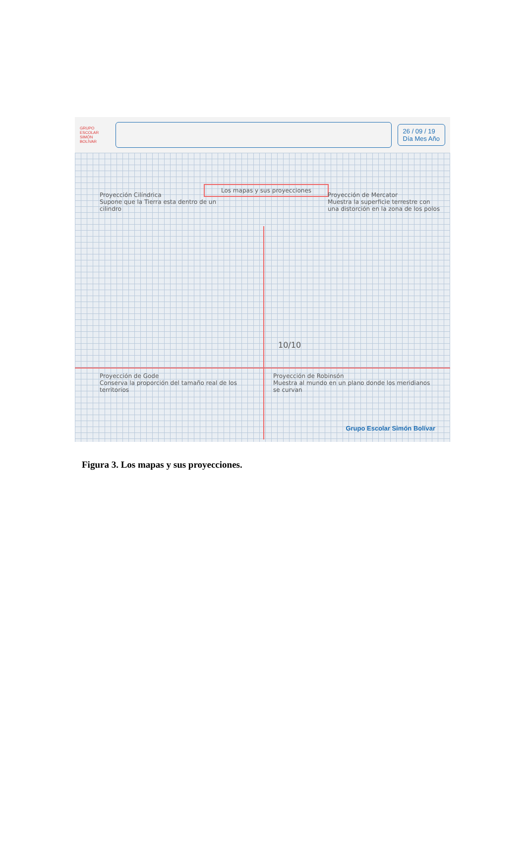GRUPO ESCOLAR SIMÓN BOLÍVAR
26 / 09 / 19
Día Mes Año
Los mapas y sus proyecciones
Proyección Cilíndrica
Supone que la Tierra esta dentro de un cilindro
Proyección de Mercator
Muestra la superficie terrestre con una distorción en la zona de los polos
10/10
Proyección de Gode
Conserva la proporción del tamaño real de los territorios
Proyección de Robinsón
Muestra al mundo en un plano donde los meridianos se curvan
Grupo Escolar Simón Bolívar
Figura 3. Los mapas y sus proyecciones.